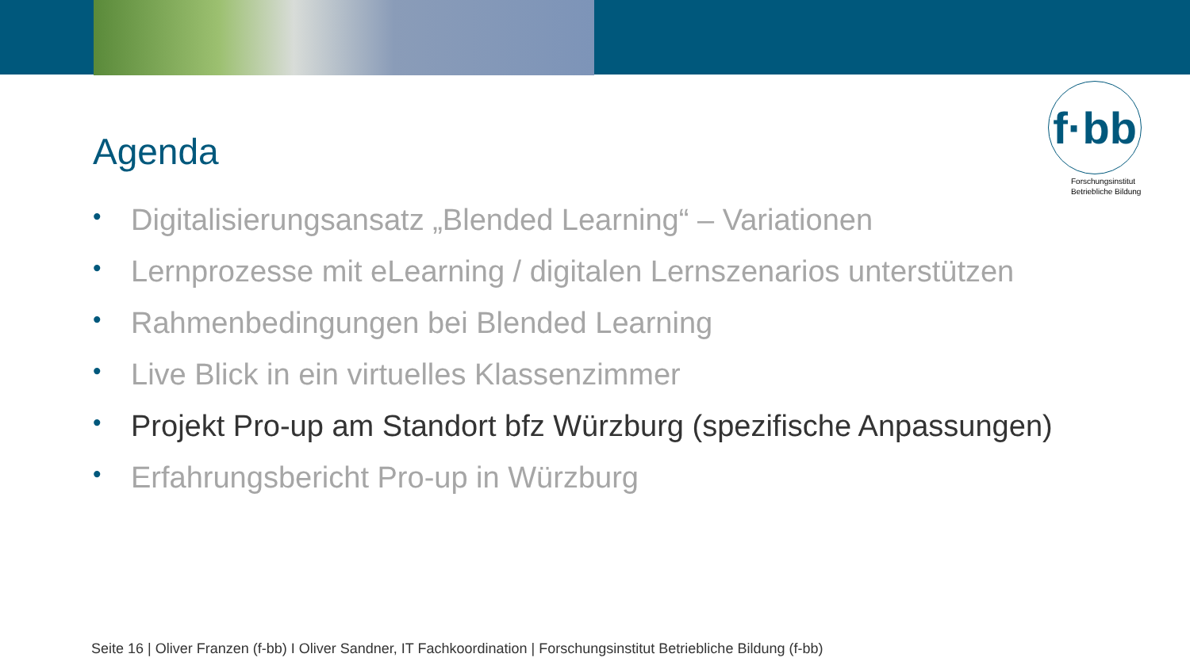f·bb
Forschungsinstitut
Betriebliche Bildung
Agenda
• Digitalisierungsansatz „Blended Learning“ – Variationen
• Lernprozesse mit eLearning / digitalen Lernszenarios unterstützen
• Rahmenbedingungen bei Blended Learning
• Live Blick in ein virtuelles Klassenzimmer
• Projekt Pro-up am Standort bfz Würzburg (spezifische Anpassungen)
• Erfahrungsbericht Pro-up in Würzburg
Seite 16 | Oliver Franzen (f-bb) I Oliver Sandner, IT Fachkoordination | Forschungsinstitut Betriebliche Bildung (f-bb)